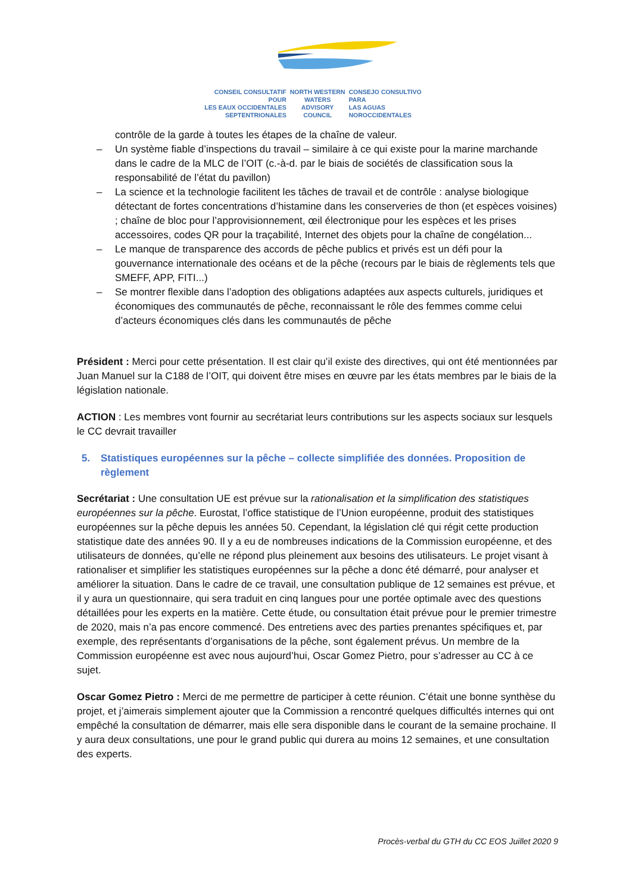CONSEIL CONSULTATIF POUR
LES EAUX OCCIDENTALES
SEPTENTRIONALES
NORTH WESTERN
WATERS
ADVISORY COUNCIL
CONSEJO CONSULTIVO PARA
LAS AGUAS
NOROCCIDENTALES
contrôle de la garde à toutes les étapes de la chaîne de valeur.
– Un système fiable d’inspections du travail – similaire à ce qui existe pour la marine marchande dans le cadre de la MLC de l’OIT (c.-à-d. par le biais de sociétés de classification sous la responsabilité de l’état du pavillon)
– La science et la technologie facilitent les tâches de travail et de contrôle : analyse biologique détectant de fortes concentrations d’histamine dans les conserveries de thon (et espèces voisines) ; chaîne de bloc pour l’approvisionnement, œil électronique pour les espèces et les prises accessoires, codes QR pour la traçabilité, Internet des objets pour la chaîne de congélation...
– Le manque de transparence des accords de pêche publics et privés est un défi pour la gouvernance internationale des océans et de la pêche (recours par le biais de règlements tels que SMEFF, APP, FITI...)
– Se montrer flexible dans l’adoption des obligations adaptées aux aspects culturels, juridiques et économiques des communautés de pêche, reconnaissant le rôle des femmes comme celui d’acteurs économiques clés dans les communautés de pêche
Président : Merci pour cette présentation. Il est clair qu’il existe des directives, qui ont été mentionnées par Juan Manuel sur la C188 de l’OIT, qui doivent être mises en œuvre par les états membres par le biais de la législation nationale.
ACTION : Les membres vont fournir au secrétariat leurs contributions sur les aspects sociaux sur lesquels le CC devrait travailler
5. Statistiques européennes sur la pêche – collecte simplifiée des données. Proposition de règlement
Secrétariat : Une consultation UE est prévue sur la rationalisation et la simplification des statistiques européennes sur la pêche. Eurostat, l’office statistique de l’Union européenne, produit des statistiques européennes sur la pêche depuis les années 50. Cependant, la législation clé qui régit cette production statistique date des années 90. Il y a eu de nombreuses indications de la Commission européenne, et des utilisateurs de données, qu’elle ne répond plus pleinement aux besoins des utilisateurs. Le projet visant à rationaliser et simplifier les statistiques européennes sur la pêche a donc été démarré, pour analyser et améliorer la situation. Dans le cadre de ce travail, une consultation publique de 12 semaines est prévue, et il y aura un questionnaire, qui sera traduit en cinq langues pour une portée optimale avec des questions détaillées pour les experts en la matière. Cette étude, ou consultation était prévue pour le premier trimestre de 2020, mais n’a pas encore commencé. Des entretiens avec des parties prenantes spécifiques et, par exemple, des représentants d’organisations de la pêche, sont également prévus. Un membre de la Commission européenne est avec nous aujourd’hui, Oscar Gomez Pietro, pour s’adresser au CC à ce sujet.
Oscar Gomez Pietro : Merci de me permettre de participer à cette réunion. C’était une bonne synthèse du projet, et j’aimerais simplement ajouter que la Commission a rencontré quelques difficultés internes qui ont empêché la consultation de démarrer, mais elle sera disponible dans le courant de la semaine prochaine. Il y aura deux consultations, une pour le grand public qui durera au moins 12 semaines, et une consultation des experts.
Procès-verbal du GTH du CC EOS Juillet 2020 9